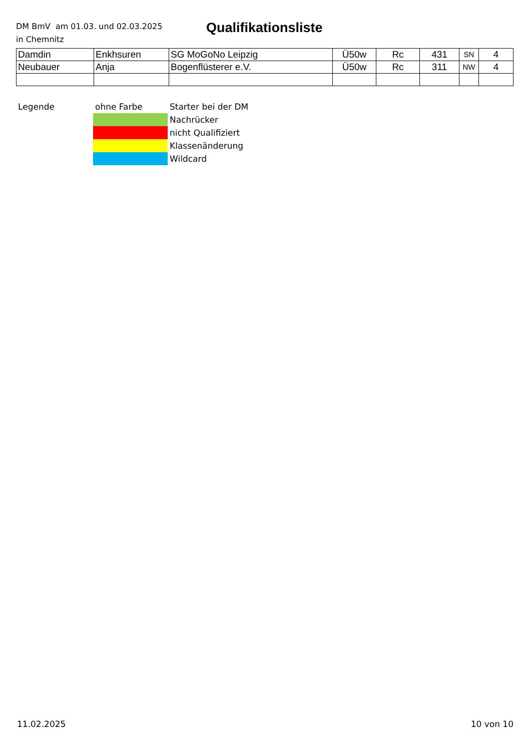DM BmV am 01.03. und 02.03.2025
in Chemnitz
Qualifikationsliste
| Damdin | Enkhsuren | SG MoGoNo Leipzig | Ü50w | Rc | 431 | SN | 4 |
| Neubauer | Anja | Bogenflüsterer e.V. | Ü50w | Rc | 311 | NW | 4 |
| Legende | ohne Farbe | Starter bei der DM |
| | | Nachrücker |
| | | nicht Qualifiziert |
| | | Klassenänderung |
| | | Wildcard |
11.02.2025 10 von 10